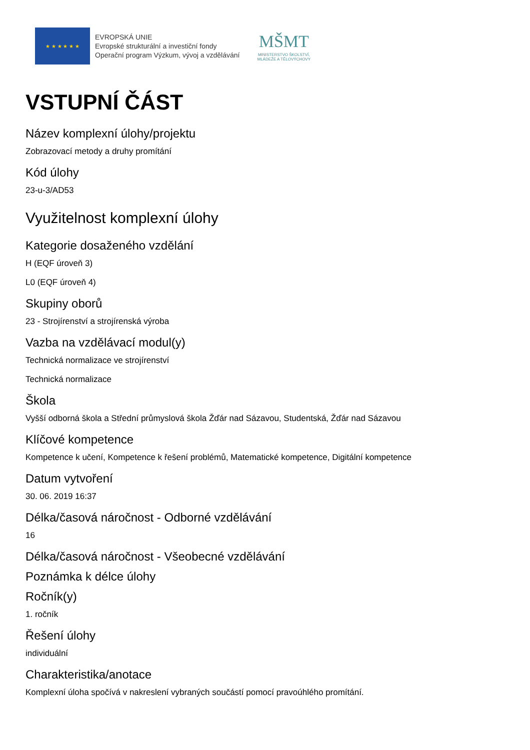★ ★ ★ ★ ★ ★
EVROPSKÁ UNIE
Evropské strukturální a investiční fondy
Operační program Výzkum, vývoj a vzdělávání
MŠMT
MINISTERSTVO ŠKOLSTVÍ,
MLÁDEŽE A TĚLOVÝCHOVY
VSTUPNÍ ČÁST
Název komplexní úlohy/projektu
Zobrazovací metody a druhy promítání
Kód úlohy
23-u-3/AD53
Využitelnost komplexní úlohy
Kategorie dosaženého vzdělání
H (EQF úroveň 3)
L0 (EQF úroveň 4)
Skupiny oborů
23 - Strojírenství a strojírenská výroba
Vazba na vzdělávací modul(y)
Technická normalizace ve strojírenství
Technická normalizace
Škola
Vyšší odborná škola a Střední průmyslová škola Žďár nad Sázavou, Studentská, Žďár nad Sázavou
Klíčové kompetence
Kompetence k učení, Kompetence k řešení problémů, Matematické kompetence, Digitální kompetence
Datum vytvoření
30. 06. 2019 16:37
Délka/časová náročnost - Odborné vzdělávání
16
Délka/časová náročnost - Všeobecné vzdělávání
Poznámka k délce úlohy
Ročník(y)
1. ročník
Řešení úlohy
individuální
Charakteristika/anotace
Komplexní úloha spočívá v nakreslení vybraných součástí pomocí pravoúhlého promítání.